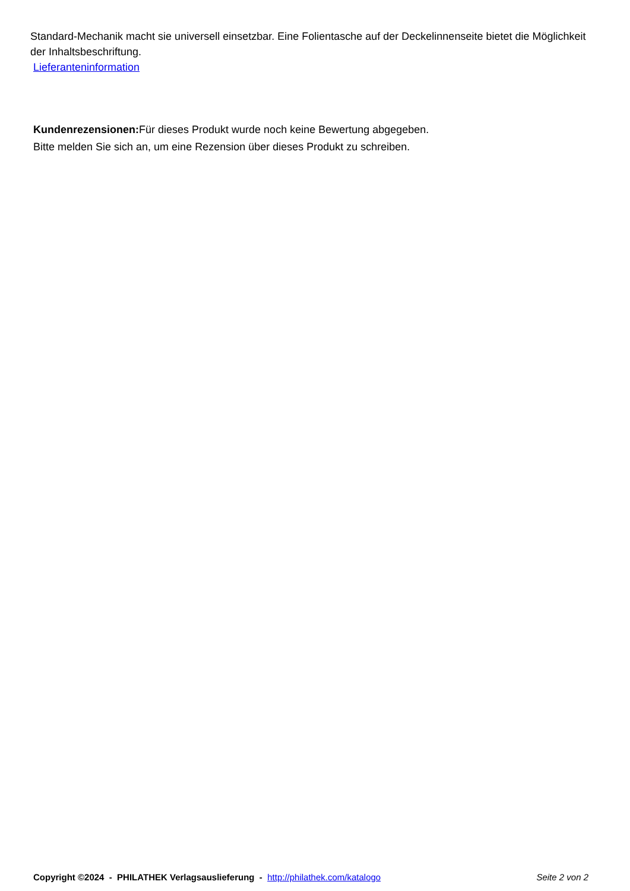Standard-Mechanik macht sie universell einsetzbar. Eine Folientasche auf der Deckelinnenseite bietet die Möglichkeit der Inhaltsbeschriftung.
Lieferanteninformation
Kundenrezensionen: Für dieses Produkt wurde noch keine Bewertung abgegeben.
Bitte melden Sie sich an, um eine Rezension über dieses Produkt zu schreiben.
Copyright ©2024 - PHILATHEK Verlagsauslieferung - http://philathek.com/katalogo Seite 2 von 2